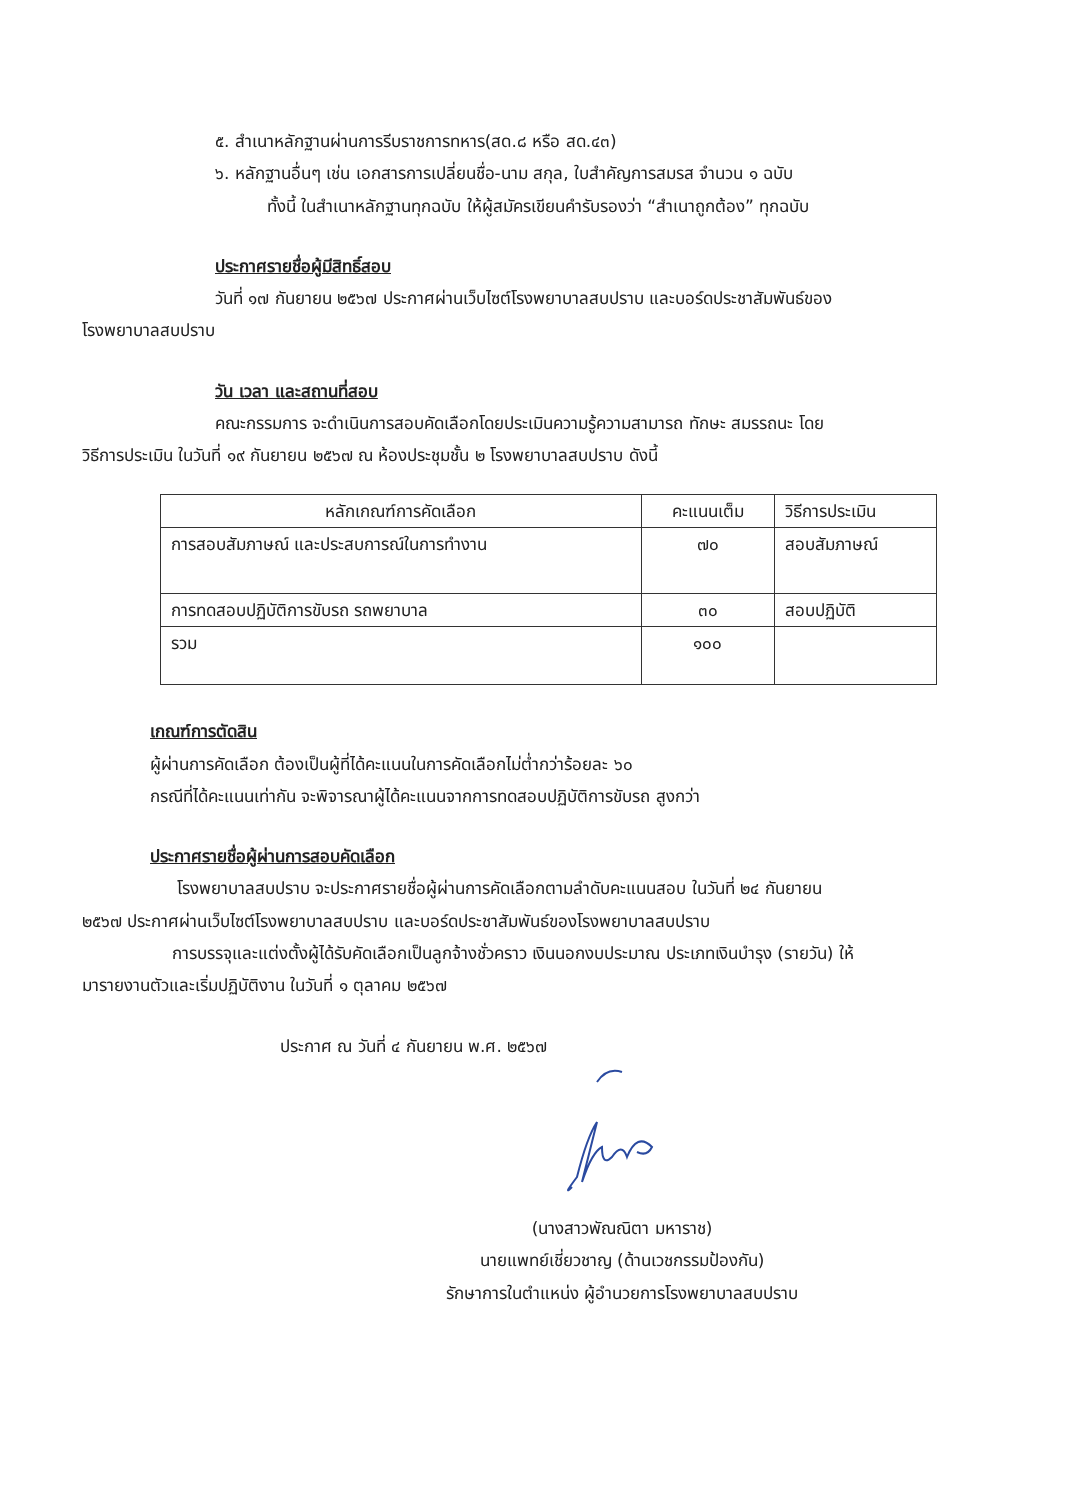๕. สำเนาหลักฐานผ่านการรีบราชการทหาร(สด.๘ หรือ สด.๔๓)
๖. หลักฐานอื่นๆ เช่น เอกสารการเปลี่ยนชื่อ-นาม สกุล, ใบสำคัญการสมรส จำนวน ๑ ฉบับ
ทั้งนี้ ในสำเนาหลักฐานทุกฉบับ ให้ผู้สมัครเขียนคำรับรองว่า “สำเนาถูกต้อง” ทุกฉบับ
ประกาศรายชื่อผู้มีสิทธิ์สอบ
วันที่ ๑๗ กันยายน ๒๕๖๗ ประกาศผ่านเว็บไซต์โรงพยาบาลสบปราบ และบอร์ดประชาสัมพันธ์ของ
โรงพยาบาลสบปราบ
วัน เวลา และสถานที่สอบ
คณะกรรมการ จะดำเนินการสอบคัดเลือกโดยประเมินความรู้ความสามารถ ทักษะ สมรรถนะ โดย
วิธีการประเมิน ในวันที่ ๑๙ กันยายน ๒๕๖๗ ณ ห้องประชุมชั้น ๒ โรงพยาบาลสบปราบ ดังนี้
| หลักเกณฑ์การคัดเลือก | คะแนนเต็ม | วิธีการประเมิน |
| --- | --- | --- |
| การสอบสัมภาษณ์ และประสบการณ์ในการทำงาน | ๗๐ | สอบสัมภาษณ์ |
| การทดสอบปฏิบัติการขับรถ รถพยาบาล | ๓๐ | สอบปฏิบัติ |
| รวม | ๑๐๐ | |
เกณฑ์การตัดสิน
ผู้ผ่านการคัดเลือก ต้องเป็นผู้ที่ได้คะแนนในการคัดเลือกไม่ต่ำกว่าร้อยละ ๖๐
กรณีที่ได้คะแนนเท่ากัน จะพิจารณาผู้ได้คะแนนจากการทดสอบปฏิบัติการขับรถ สูงกว่า
ประกาศรายชื่อผู้ผ่านการสอบคัดเลือก
โรงพยาบาลสบปราบ จะประกาศรายชื่อผู้ผ่านการคัดเลือกตามลำดับคะแนนสอบ ในวันที่ ๒๔ กันยายน
๒๕๖๗ ประกาศผ่านเว็บไซต์โรงพยาบาลสบปราบ และบอร์ดประชาสัมพันธ์ของโรงพยาบาลสบปราบ
การบรรจุและแต่งตั้งผู้ได้รับคัดเลือกเป็นลูกจ้างชั่วคราว เงินนอกงบประมาณ ประเภทเงินบำรุง (รายวัน) ให้
มารายงานตัวและเริ่มปฏิบัติงาน ในวันที่ ๑ ตุลาคม ๒๕๖๗
ประกาศ ณ วันที่ ๔ กันยายน พ.ศ. ๒๕๖๗
(นางสาวพัณณิตา มหาราช)
นายแพทย์เชี่ยวชาญ (ด้านเวชกรรมป้องกัน)
รักษาการในตำแหน่ง ผู้อำนวยการโรงพยาบาลสบปราบ